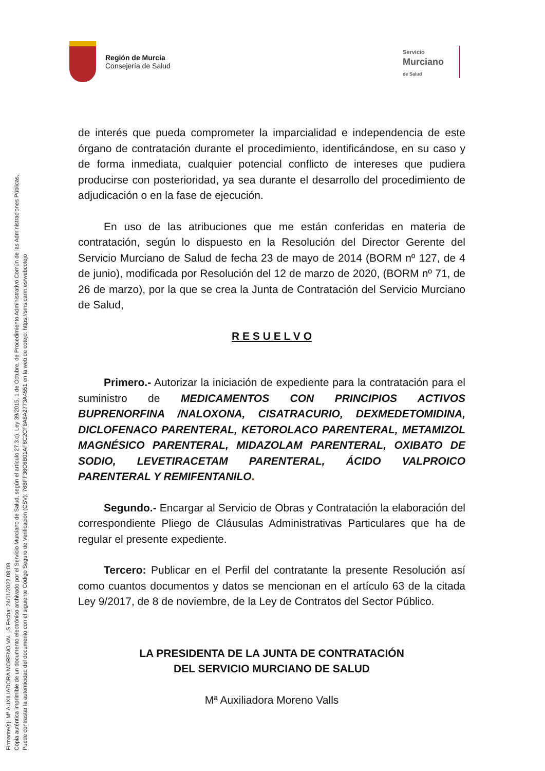Firmante(s): Mª AUXILIADORA MORENO VALLS Fecha: 24/11/2022 08:08
Copia auténtica imprimible de un documento electrónico archivado por el Servicio Murciano de Salud, según el artículo 27.3.c), Ley 39/2015, 1 de Octubre, de Procedimiento Administrativo Común de las Administraciones Públicas.
Puede contrastar la autenticidad del documento con el siguiente Código Seguro de Verificación (CSV): 76BFF36C6B01AF6C2CF8A8A2773A4551 en la web de cotejo: https://sms.carm.es/webcotejo
Región de Murcia
Consejería de Salud
Servicio
Murciano
de Salud
de interés que pueda comprometer la imparcialidad e independencia de este órgano de contratación durante el procedimiento, identificándose, en su caso y de forma inmediata, cualquier potencial conflicto de intereses que pudiera producirse con posterioridad, ya sea durante el desarrollo del procedimiento de adjudicación o en la fase de ejecución.
En uso de las atribuciones que me están conferidas en materia de contratación, según lo dispuesto en la Resolución del Director Gerente del Servicio Murciano de Salud de fecha 23 de mayo de 2014 (BORM nº 127, de 4 de junio), modificada por Resolución del 12 de marzo de 2020, (BORM nº 71, de 26 de marzo), por la que se crea la Junta de Contratación del Servicio Murciano de Salud,
R E S U E L V O
Primero.- Autorizar la iniciación de expediente para la contratación para el suministro de MEDICAMENTOS CON PRINCIPIOS ACTIVOS BUPRENORFINA /NALOXONA, CISATRACURIO, DEXMEDETOMIDINA, DICLOFENACO PARENTERAL, KETOROLACO PARENTERAL, METAMIZOL MAGNÉSICO PARENTERAL, MIDAZOLAM PARENTERAL, OXIBATO DE SODIO, LEVETIRACETAM PARENTERAL, ÁCIDO VALPROICO PARENTERAL Y REMIFENTANILO.
Segundo.- Encargar al Servicio de Obras y Contratación la elaboración del correspondiente Pliego de Cláusulas Administrativas Particulares que ha de regular el presente expediente.
Tercero: Publicar en el Perfil del contratante la presente Resolución así como cuantos documentos y datos se mencionan en el artículo 63 de la citada Ley 9/2017, de 8 de noviembre, de la Ley de Contratos del Sector Público.
LA PRESIDENTA DE LA JUNTA DE CONTRATACIÓN
DEL SERVICIO MURCIANO DE SALUD
Mª Auxiliadora Moreno Valls